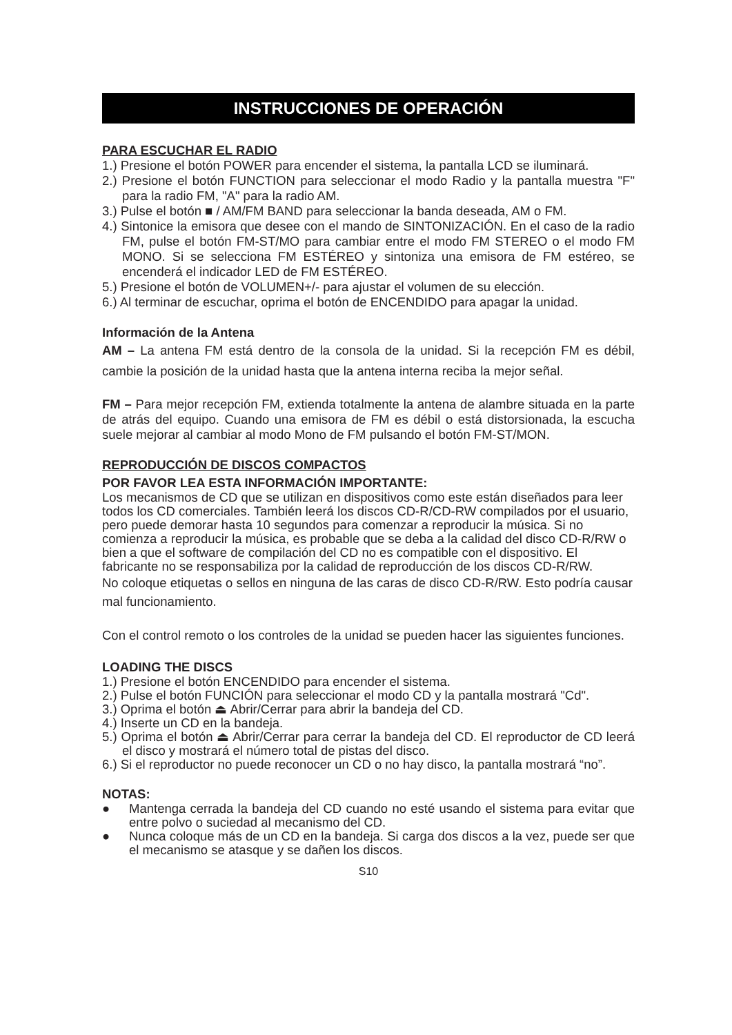INSTRUCCIONES DE OPERACIÓN
PARA ESCUCHAR EL RADIO
1.) Presione el botón POWER para encender el sistema, la pantalla LCD se iluminará.
2.) Presione el botón FUNCTION para seleccionar el modo Radio y la pantalla muestra "F" para la radio FM, "A" para la radio AM.
3.) Pulse el botón ■ / AM/FM BAND para seleccionar la banda deseada, AM o FM.
4.) Sintonice la emisora que desee con el mando de SINTONIZACIÓN. En el caso de la radio FM, pulse el botón FM-ST/MO para cambiar entre el modo FM STEREO o el modo FM MONO. Si se selecciona FM ESTÉREO y sintoniza una emisora de FM estéreo, se encenderá el indicador LED de FM ESTÉREO.
5.) Presione el botón de VOLUMEN+/- para ajustar el volumen de su elección.
6.) Al terminar de escuchar, oprima el botón de ENCENDIDO para apagar la unidad.
Información de la Antena
AM – La antena FM está dentro de la consola de la unidad. Si la recepción FM es débil, cambie la posición de la unidad hasta que la antena interna reciba la mejor señal.
FM – Para mejor recepción FM, extienda totalmente la antena de alambre situada en la parte de atrás del equipo. Cuando una emisora de FM es débil o está distorsionada, la escucha suele mejorar al cambiar al modo Mono de FM pulsando el botón FM-ST/MON.
REPRODUCCIÓN DE DISCOS COMPACTOS
POR FAVOR LEA ESTA INFORMACIÓN IMPORTANTE:
Los mecanismos de CD que se utilizan en dispositivos como este están diseñados para leer todos los CD comerciales. También leerá los discos CD-R/CD-RW compilados por el usuario, pero puede demorar hasta 10 segundos para comenzar a reproducir la música. Si no comienza a reproducir la música, es probable que se deba a la calidad del disco CD-R/RW o bien a que el software de compilación del CD no es compatible con el dispositivo. El fabricante no se responsabiliza por la calidad de reproducción de los discos CD-R/RW.
No coloque etiquetas o sellos en ninguna de las caras de disco CD-R/RW. Esto podría causar mal funcionamiento.
Con el control remoto o los controles de la unidad se pueden hacer las siguientes funciones.
LOADING THE DISCS
1.) Presione el botón ENCENDIDO para encender el sistema.
2.) Pulse el botón FUNCIÓN para seleccionar el modo CD y la pantalla mostrará "Cd".
3.) Oprima el botón ⏏ Abrir/Cerrar para abrir la bandeja del CD.
4.) Inserte un CD en la bandeja.
5.) Oprima el botón ⏏ Abrir/Cerrar para cerrar la bandeja del CD. El reproductor de CD leerá el disco y mostrará el número total de pistas del disco.
6.) Si el reproductor no puede reconocer un CD o no hay disco, la pantalla mostrará “no”.
NOTAS:
● Mantenga cerrada la bandeja del CD cuando no esté usando el sistema para evitar que entre polvo o suciedad al mecanismo del CD.
● Nunca coloque más de un CD en la bandeja. Si carga dos discos a la vez, puede ser que el mecanismo se atasque y se dañen los discos.
S10